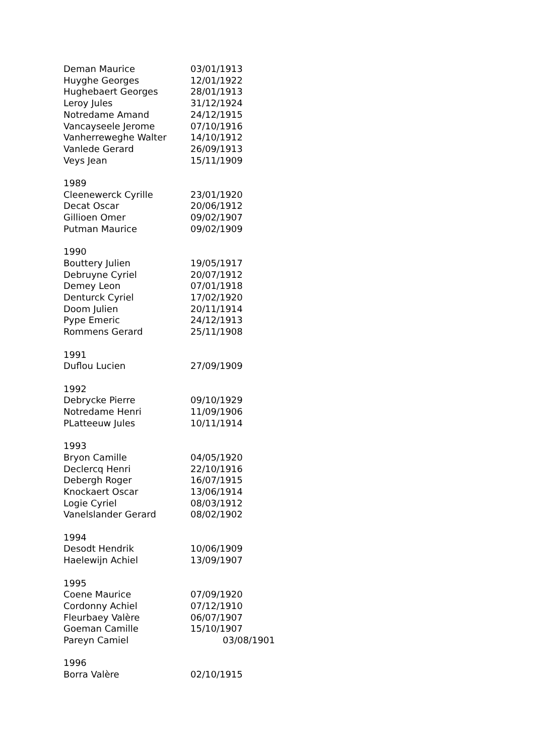| Deman Maurice | 03/01/1913 |
| Huyghe Georges | 12/01/1922 |
| Hughebaert Georges | 28/01/1913 |
| Leroy Jules | 31/12/1924 |
| Notredame Amand | 24/12/1915 |
| Vancayseele Jerome | 07/10/1916 |
| Vanherreweghe Walter | 14/10/1912 |
| Vanlede Gerard | 26/09/1913 |
| Veys Jean | 15/11/1909 |
| 1989 | |
| Cleenewerck Cyrille | 23/01/1920 |
| Decat Oscar | 20/06/1912 |
| Gillioen Omer | 09/02/1907 |
| Putman Maurice | 09/02/1909 |
| 1990 | |
| Bouttery Julien | 19/05/1917 |
| Debruyne Cyriel | 20/07/1912 |
| Demey Leon | 07/01/1918 |
| Denturck Cyriel | 17/02/1920 |
| Doom Julien | 20/11/1914 |
| Pype Emeric | 24/12/1913 |
| Rommens Gerard | 25/11/1908 |
| 1991 | |
| Duflou Lucien | 27/09/1909 |
| 1992 | |
| Debrycke Pierre | 09/10/1929 |
| Notredame Henri | 11/09/1906 |
| PLatteeuw Jules | 10/11/1914 |
| 1993 | |
| Bryon Camille | 04/05/1920 |
| Declercq Henri | 22/10/1916 |
| Debergh Roger | 16/07/1915 |
| Knockaert Oscar | 13/06/1914 |
| Logie Cyriel | 08/03/1912 |
| Vanelslander Gerard | 08/02/1902 |
| 1994 | |
| Desodt Hendrik | 10/06/1909 |
| Haelewijn Achiel | 13/09/1907 |
| 1995 | |
| Coene Maurice | 07/09/1920 |
| Cordonny Achiel | 07/12/1910 |
| Fleurbaey Valère | 06/07/1907 |
| Goeman Camille | 15/10/1907 |
| Pareyn Camiel | 03/08/1901 |
| 1996 | |
| Borra Valère | 02/10/1915 |